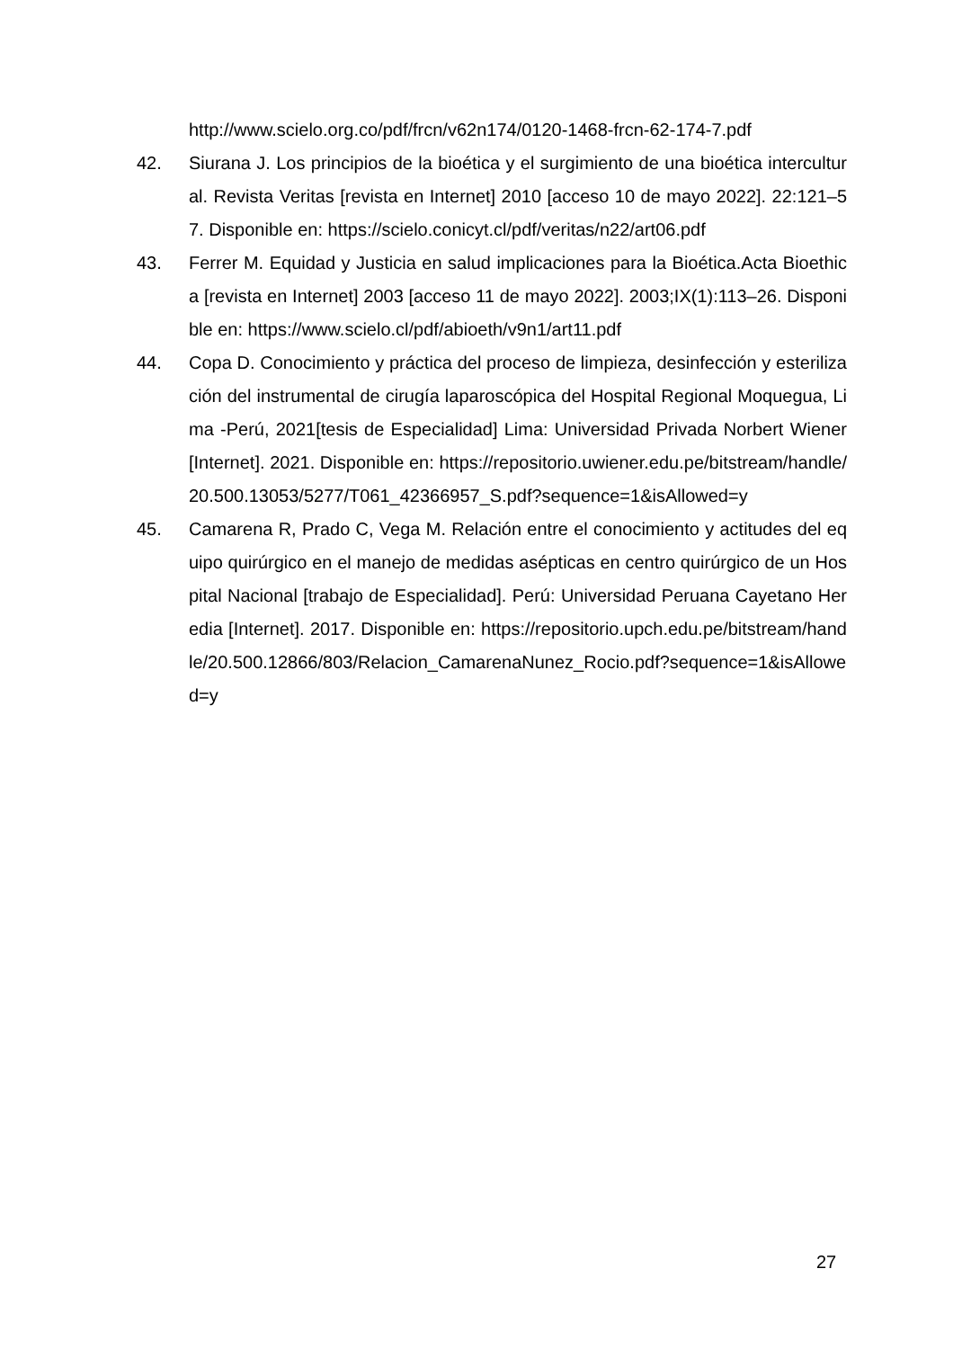http://www.scielo.org.co/pdf/frcn/v62n174/0120-1468-frcn-62-174-7.pdf
42. Siurana J. Los principios de la bioética y el surgimiento de una bioética intercultural. Revista Veritas [revista en Internet] 2010 [acceso 10 de mayo 2022]. 22:121–57. Disponible en: https://scielo.conicyt.cl/pdf/veritas/n22/art06.pdf
43. Ferrer M. Equidad y Justicia en salud implicaciones para la Bioética.Acta Bioethica [revista en Internet] 2003 [acceso 11 de mayo 2022]. 2003;IX(1):113–26. Disponible en: https://www.scielo.cl/pdf/abioeth/v9n1/art11.pdf
44. Copa D. Conocimiento y práctica del proceso de limpieza, desinfección y esterilización del instrumental de cirugía laparoscópica del Hospital Regional Moquegua, Lima -Perú, 2021[tesis de Especialidad] Lima: Universidad Privada Norbert Wiener [Internet]. 2021. Disponible en: https://repositorio.uwiener.edu.pe/bitstream/handle/20.500.13053/5277/T061_42366957_S.pdf?sequence=1&isAllowed=y
45. Camarena R, Prado C, Vega M. Relación entre el conocimiento y actitudes del equipo quirúrgico en el manejo de medidas asépticas en centro quirúrgico de un Hospital Nacional [trabajo de Especialidad]. Perú: Universidad Peruana Cayetano Heredia [Internet]. 2017. Disponible en: https://repositorio.upch.edu.pe/bitstream/handle/20.500.12866/803/Relacion_CamarenaNunez_Rocio.pdf?sequence=1&isAllowed=y
27